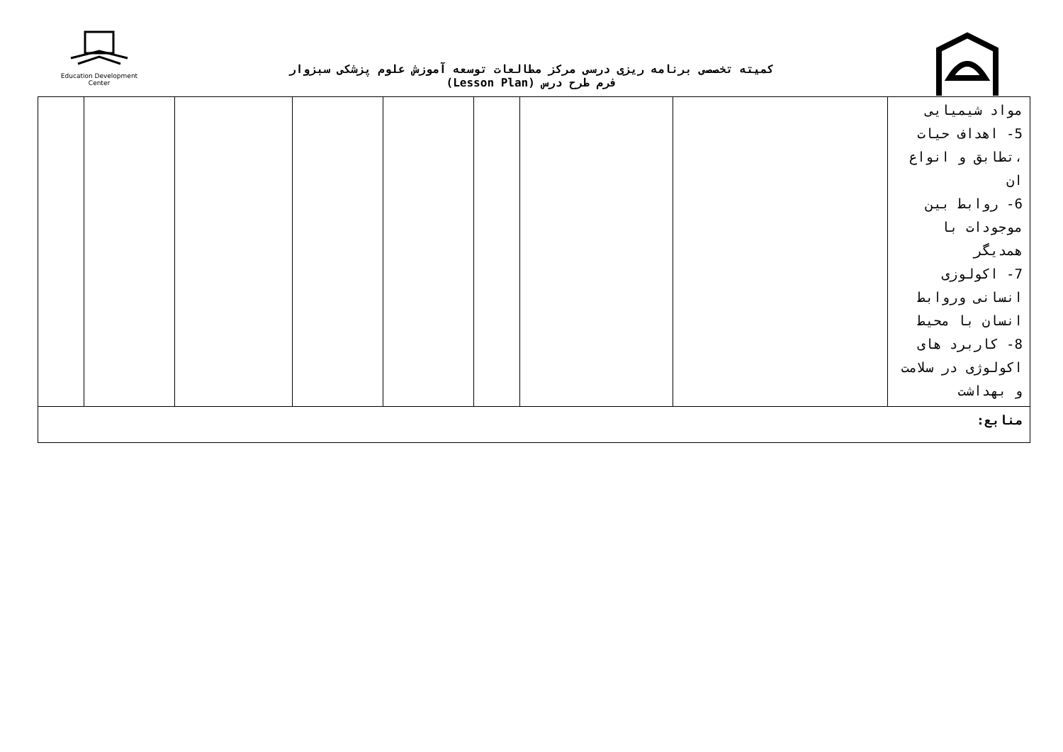Education Development Center
کمیته تخصصی برنامه ریزی درسی مرکز مطالعات توسعه آموزش علوم پزشکی سبزوار
فرم طرح درس (Lesson Plan)
| | | | | | | | | مواد شیمیایی 5- اهداف حیات ،تطابق و انواع ان 6- روابط بین موجودات با همدیگر 7- اکولوزی انسانی وروابط انسان با محیط 8- کاربرد های اکولوژی در سلامت و بهداشت |
| منابع: | | | | | | | | |